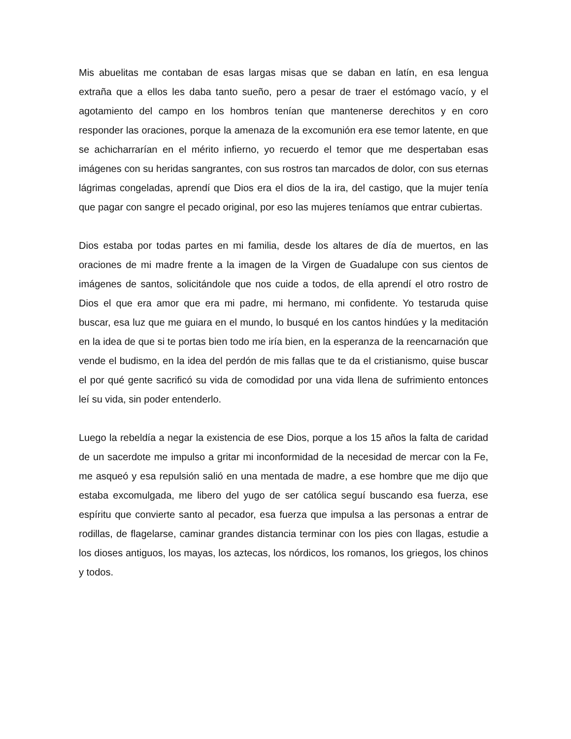Mis abuelitas me contaban de esas largas misas que se daban en latín, en esa lengua extraña que a ellos les daba tanto sueño, pero a pesar de traer el estómago vacío, y el agotamiento del campo en los hombros tenían que mantenerse derechitos y en coro responder las oraciones, porque la amenaza de la excomunión era ese temor latente, en que se achicharrarían en el mérito infierno, yo recuerdo el temor que me despertaban esas imágenes con su heridas sangrantes, con sus rostros tan marcados de dolor, con sus eternas lágrimas congeladas, aprendí que Dios era el dios de la ira, del castigo, que la mujer tenía que pagar con sangre el pecado original, por eso las mujeres teníamos que entrar cubiertas.
Dios estaba por todas partes en mi familia, desde los altares de día de muertos, en las oraciones de mi madre frente a la imagen de la Virgen de Guadalupe con sus cientos de imágenes de santos, solicitándole que nos cuide a todos, de ella aprendí el otro rostro de Dios el que era amor que era mi padre, mi hermano, mi confidente. Yo testaruda quise buscar, esa luz que me guiara en el mundo, lo busqué en los cantos hindúes y la meditación en la idea de que si te portas bien todo me iría bien, en la esperanza de la reencarnación que vende el budismo, en la idea del perdón de mis fallas que te da el cristianismo, quise buscar el por qué gente sacrificó su vida de comodidad por una vida llena de sufrimiento entonces leí su vida, sin poder entenderlo.
Luego la rebeldía a negar la existencia de ese Dios, porque a los 15 años la falta de caridad de un sacerdote me impulso a gritar mi inconformidad de la necesidad de mercar con la Fe, me asqueó y esa repulsión salió en una mentada de madre, a ese hombre que me dijo que estaba excomulgada, me libero del yugo de ser católica seguí buscando esa fuerza, ese espíritu que convierte santo al pecador, esa fuerza que impulsa a las personas a entrar de rodillas, de flagelarse, caminar grandes distancia terminar con los pies con llagas, estudie a los dioses antiguos, los mayas, los aztecas, los nórdicos, los romanos, los griegos, los chinos y todos.